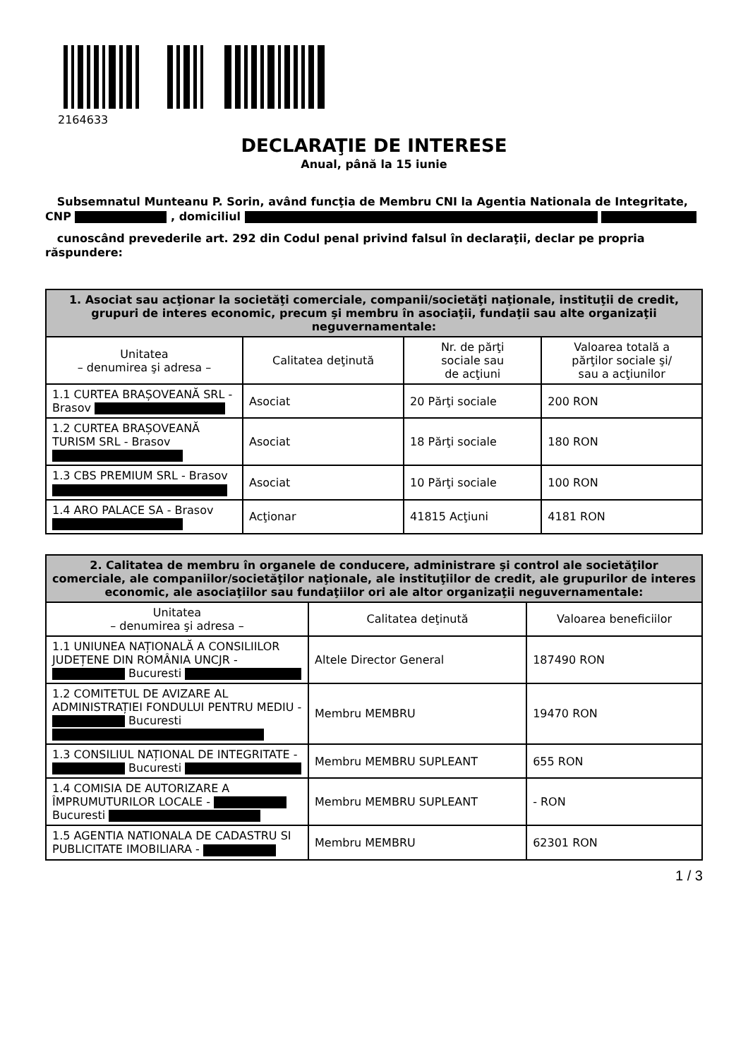2164633
DECLARAŢIE DE INTERESE
Anual, până la 15 iunie
Subsemnatul Munteanu P. Sorin, având funcţia de Membru CNI la Agentia Nationala de Integritate, CNP , domiciliul
cunoscând prevederile art. 292 din Codul penal privind falsul în declaraţii, declar pe propria răspundere:
| 1. Asociat sau acţionar la societăţi comerciale, companii/societăţi naţionale, instituţii de credit, grupuri de interes economic, precum şi membru în asociaţii, fundaţii sau alte organizaţii neguvernamentale: | | | |
| --- | --- | --- | --- |
| Unitatea – denumirea şi adresa – | Calitatea deţinută | Nr. de părţi sociale sau de acţiuni | Valoarea totală a părţilor sociale şi/ sau a acţiunilor |
| 1.1 CURTEA BRAȘOVEANĂ SRL - Brasov | Asociat | 20 Părţi sociale | 200 RON |
| 1.2 CURTEA BRAȘOVEANĂ TURISM SRL - Brasov | Asociat | 18 Părţi sociale | 180 RON |
| 1.3 CBS PREMIUM SRL - Brasov | Asociat | 10 Părţi sociale | 100 RON |
| 1.4 ARO PALACE SA - Brasov | Acţionar | 41815 Acţiuni | 4181 RON |
| 2. Calitatea de membru în organele de conducere, administrare şi control ale societăţilor comerciale, ale companiilor/societăţilor naţionale, ale instituţiilor de credit, ale grupurilor de interes economic, ale asociaţiilor sau fundaţiilor ori ale altor organizaţii neguvernamentale: | | |
| --- | --- | --- |
| Unitatea – denumirea şi adresa – | Calitatea deţinută | Valoarea beneficiilor |
| 1.1 UNIUNEA NAȚIONALĂ A CONSILIILOR JUDEȚENE DIN ROMÂNIA UNCJR - Bucuresti | Altele Director General | 187490 RON |
| 1.2 COMITETUL DE AVIZARE AL ADMINISTRAȚIEI FONDULUI PENTRU MEDIU - Bucuresti | Membru MEMBRU | 19470 RON |
| 1.3 CONSILIUL NAȚIONAL DE INTEGRITATE - Bucuresti | Membru MEMBRU SUPLEANT | 655 RON |
| 1.4 COMISIA DE AUTORIZARE A ÎMPRUMUTURILOR LOCALE - Bucuresti | Membru MEMBRU SUPLEANT | - RON |
| 1.5 AGENTIA NATIONALA DE CADASTRU SI PUBLICITATE IMOBILIARA - | Membru MEMBRU | 62301 RON |
1 / 3